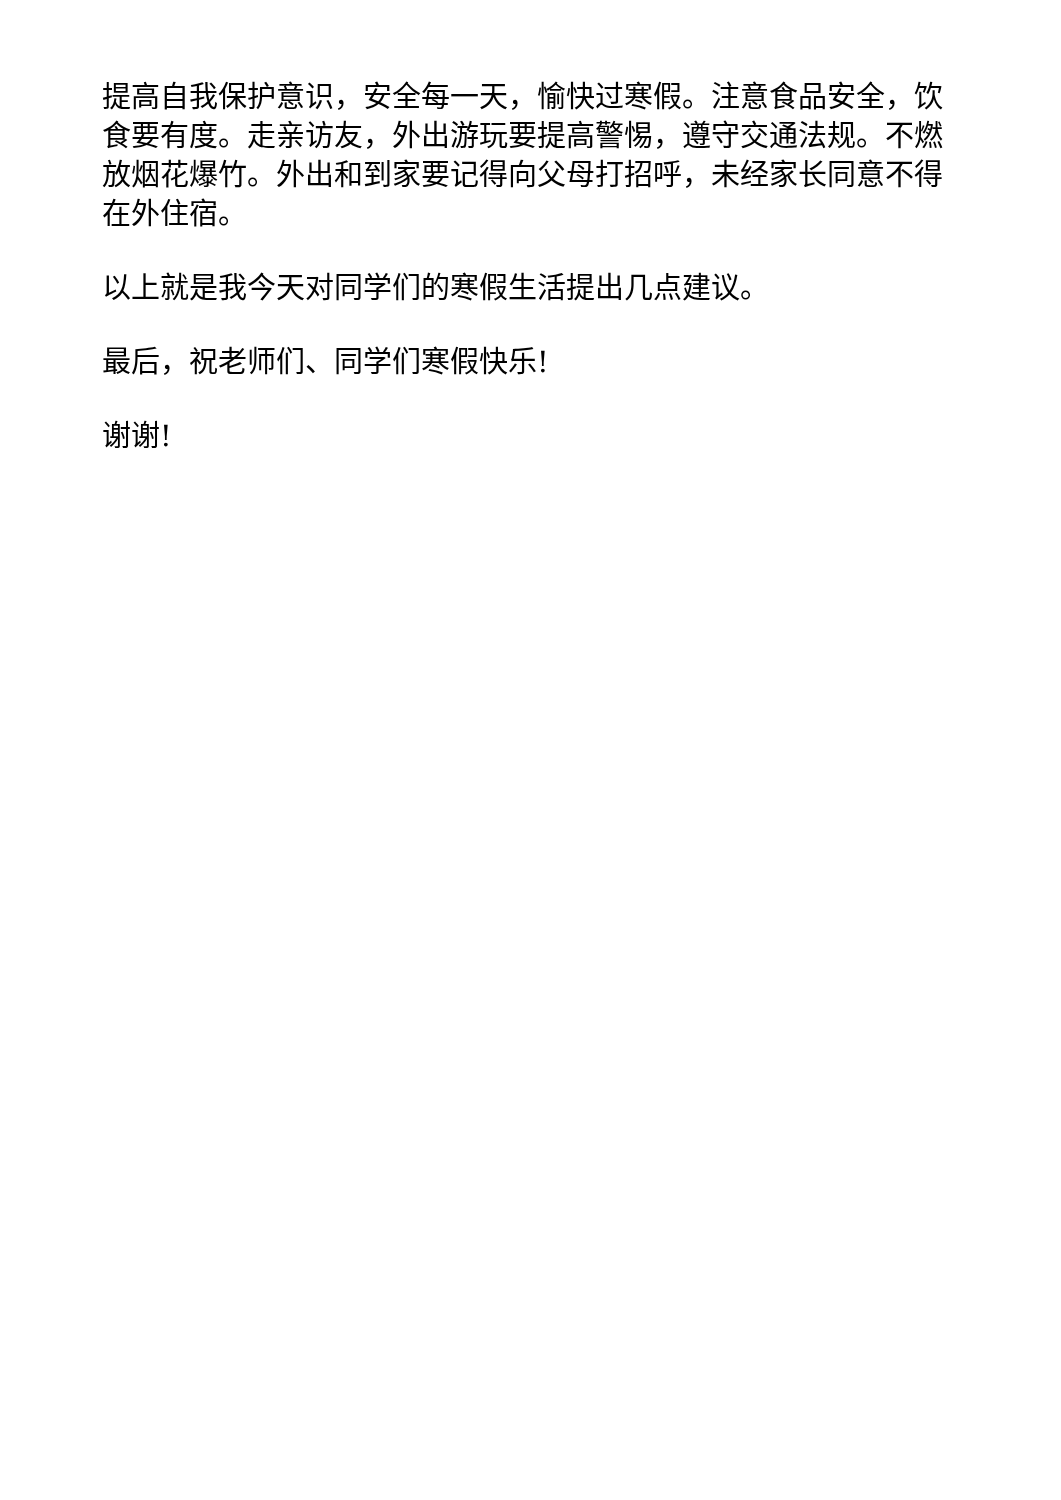提高自我保护意识，安全每一天，愉快过寒假。注意食品安全，饮食要有度。走亲访友，外出游玩要提高警惕，遵守交通法规。不燃放烟花爆竹。外出和到家要记得向父母打招呼，未经家长同意不得在外住宿。
以上就是我今天对同学们的寒假生活提出几点建议。
最后，祝老师们、同学们寒假快乐!
谢谢!